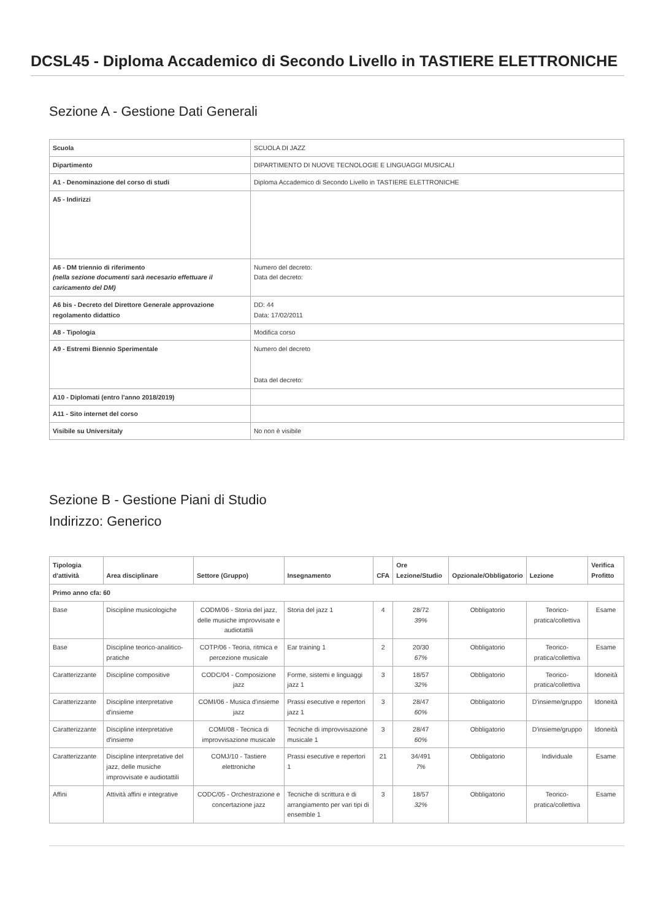DCSL45 - Diploma Accademico di Secondo Livello in TASTIERE ELETTRONICHE
Sezione A - Gestione Dati Generali
| Scuola | SCUOLA DI JAZZ |
| Dipartimento | DIPARTIMENTO DI NUOVE TECNOLOGIE E LINGUAGGI MUSICALI |
| A1 - Denominazione del corso di studi | Diploma Accademico di Secondo Livello in TASTIERE ELETTRONICHE |
| A5 - Indirizzi | |
| A6 - DM triennio di riferimento (nella sezione documenti sarà necesario effettuare il caricamento del DM) | Numero del decreto: Data del decreto: |
| A6 bis - Decreto del Direttore Generale approvazione regolamento didattico | DD: 44 Data: 17/02/2011 |
| A8 - Tipologia | Modifica corso |
| A9 - Estremi Biennio Sperimentale | Numero del decreto Data del decreto: |
| A10 - Diplomati (entro l'anno 2018/2019) | |
| A11 - Sito internet del corso | |
| Visibile su Universitaly | No non è visibile |
Sezione B - Gestione Piani di Studio
Indirizzo: Generico
| Tipologia d'attività | Area disciplinare | Settore (Gruppo) | Insegnamento | CFA | Ore Lezione/Studio | Opzionale/Obbligatorio | Lezione | Verifica Profitto |
| --- | --- | --- | --- | --- | --- | --- | --- | --- |
| Primo anno cfa: 60 | | | | | | | | |
| Base | Discipline musicologiche | CODM/06 - Storia del jazz, delle musiche improvvisate e audiotattili | Storia del jazz 1 | 4 | 28/72 39% | Obbligatorio | Teorico-pratica/collettiva | Esame |
| Base | Discipline teorico-analitico-pratiche | COTP/06 - Teoria, ritmica e percezione musicale | Ear training 1 | 2 | 20/30 67% | Obbligatorio | Teorico-pratica/collettiva | Esame |
| Caratterizzante | Discipline compositive | CODC/04 - Composizione jazz | Forme, sistemi e linguaggi jazz 1 | 3 | 18/57 32% | Obbligatorio | Teorico-pratica/collettiva | Idoneità |
| Caratterizzante | Discipline interpretative d'insieme | COMI/06 - Musica d'insieme jazz | Prassi esecutive e repertori jazz 1 | 3 | 28/47 60% | Obbligatorio | D'insieme/gruppo | Idoneità |
| Caratterizzante | Discipline interpretative d'insieme | COMI/08 - Tecnica di improvvisazione musicale | Tecniche di improvvisazione musicale 1 | 3 | 28/47 60% | Obbligatorio | D'insieme/gruppo | Idoneità |
| Caratterizzante | Discipline interpretative del jazz, delle musiche improvvisate e audiotattili | COMJ/10 - Tastiere elettroniche | Prassi esecutive e repertori 1 | 21 | 34/491 7% | Obbligatorio | Individuale | Esame |
| Affini | Attività affini e integrative | CODC/05 - Orchestrazione e concertazione jazz | Tecniche di scrittura e di arrangiamento per vari tipi di ensemble 1 | 3 | 18/57 32% | Obbligatorio | Teorico-pratica/collettiva | Esame |